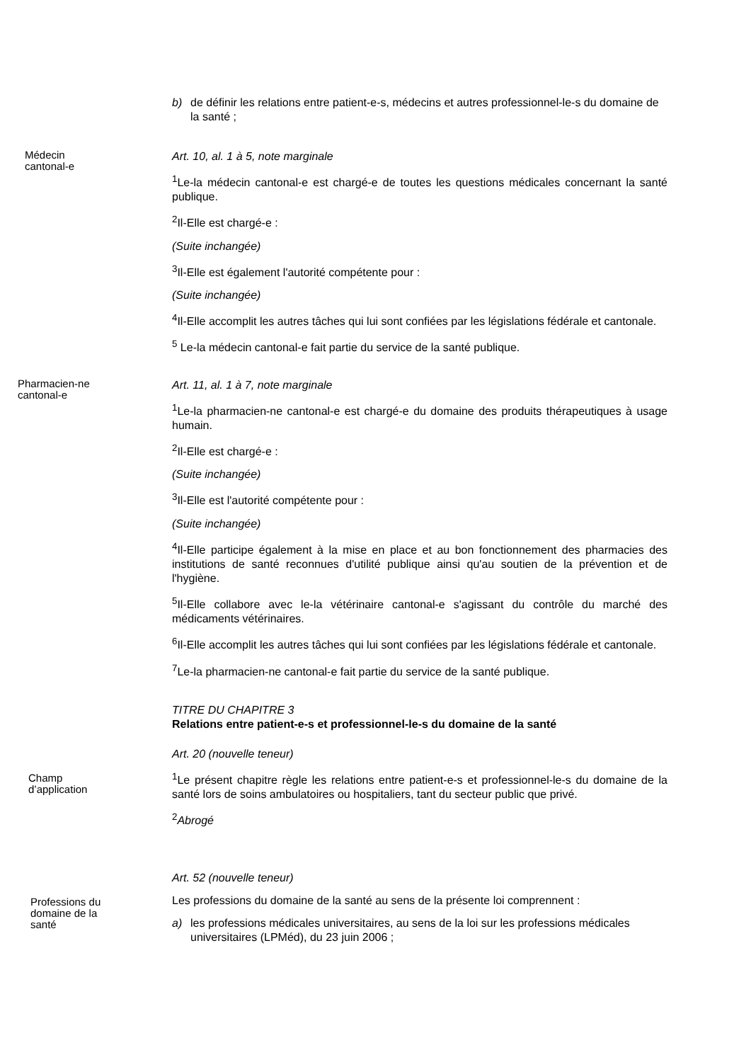b) de définir les relations entre patient-e-s, médecins et autres professionnel-le-s du domaine de la santé ;
Médecin
cantonal-e
Art. 10, al. 1 à 5, note marginale
<sup>1</sup> Le-la médecin cantonal-e est chargé-e de toutes les questions médicales concernant la santé publique.
<sup>2</sup> Il-Elle est chargé-e :
(Suite inchangée)
<sup>3</sup> Il-Elle est également l'autorité compétente pour :
(Suite inchangée)
<sup>4</sup> Il-Elle accomplit les autres tâches qui lui sont confiées par les législations fédérale et cantonale.
<sup>5</sup> Le-la médecin cantonal-e fait partie du service de la santé publique.
Pharmacien-ne
cantonal-e
Art. 11, al. 1 à 7, note marginale
<sup>1</sup> Le-la pharmacien-ne cantonal-e est chargé-e du domaine des produits thérapeutiques à usage humain.
<sup>2</sup> Il-Elle est chargé-e :
(Suite inchangée)
<sup>3</sup> Il-Elle est l'autorité compétente pour :
(Suite inchangée)
<sup>4</sup> Il-Elle participe également à la mise en place et au bon fonctionnement des pharmacies des institutions de santé reconnues d'utilité publique ainsi qu'au soutien de la prévention et de l'hygiène.
<sup>5</sup> Il-Elle collabore avec le-la vétérinaire cantonal-e s'agissant du contrôle du marché des médicaments vétérinaires.
<sup>6</sup> Il-Elle accomplit les autres tâches qui lui sont confiées par les législations fédérale et cantonale.
<sup>7</sup> Le-la pharmacien-ne cantonal-e fait partie du service de la santé publique.
TITRE DU CHAPITRE 3
Relations entre patient-e-s et professionnel-le-s du domaine de la santé
Art. 20 (nouvelle teneur)
Champ
d’application
<sup>1</sup> Le présent chapitre règle les relations entre patient-e-s et professionnel-le-s du domaine de la santé lors de soins ambulatoires ou hospitaliers, tant du secteur public que privé.
<sup>2</sup> Abrogé
Art. 52 (nouvelle teneur)
Professions du
domaine de la
santé
Les professions du domaine de la santé au sens de la présente loi comprennent :
a) les professions médicales universitaires, au sens de la loi sur les professions médicales universitaires (LPMéd), du 23 juin 2006 ;